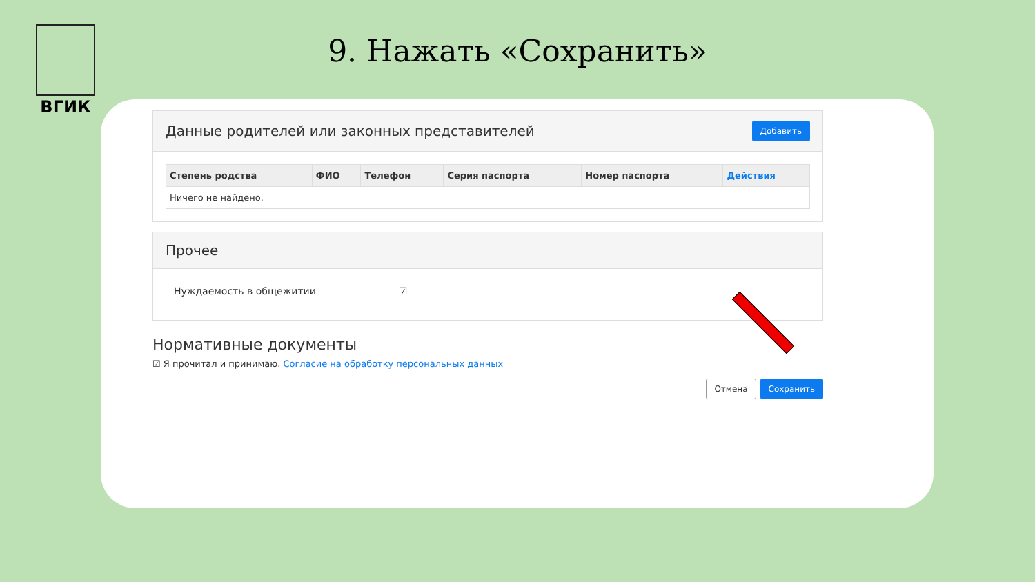ВГИК
9. Нажать «Сохранить»
Данные родителей или законных представителей Добавить
| Степень родства | ФИО | Телефон | Серия паспорта | Номер паспорта | Действия |
| --- | --- | --- | --- | --- | --- |
| Ничего не найдено. | | | | | |
Прочее
Нуждаемость в общежитии ☑
Нормативные документы
☑ Я прочитал и принимаю. Согласие на обработку персональных данных
Отмена Сохранить